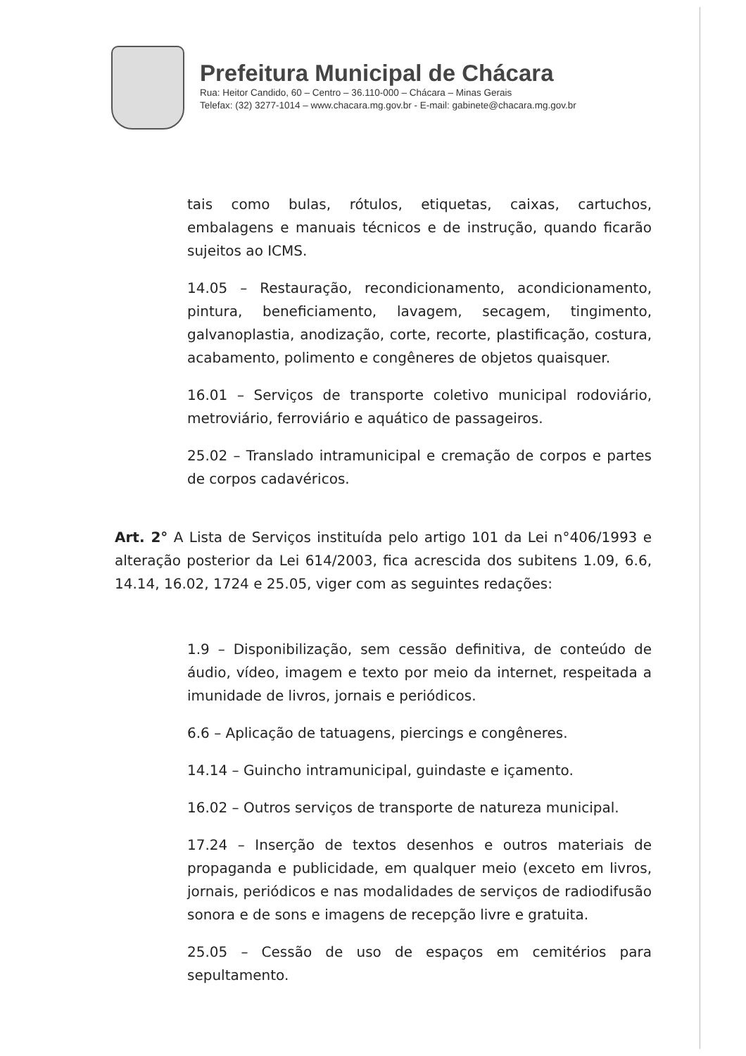Prefeitura Municipal de Chácara
Rua: Heitor Candido, 60 – Centro – 36.110-000 – Chácara – Minas Gerais
Telefax: (32) 3277-1014 – www.chacara.mg.gov.br - E-mail: gabinete@chacara.mg.gov.br
tais como bulas, rótulos, etiquetas, caixas, cartuchos, embalagens e manuais técnicos e de instrução, quando ficarão sujeitos ao ICMS.
14.05 – Restauração, recondicionamento, acondicionamento, pintura, beneficiamento, lavagem, secagem, tingimento, galvanoplastia, anodização, corte, recorte, plastificação, costura, acabamento, polimento e congêneres de objetos quaisquer.
16.01 – Serviços de transporte coletivo municipal rodoviário, metroviário, ferroviário e aquático de passageiros.
25.02 – Translado intramunicipal e cremação de corpos e partes de corpos cadavéricos.
Art. 2° A Lista de Serviços instituída pelo artigo 101 da Lei n°406/1993 e alteração posterior da Lei 614/2003, fica acrescida dos subitens 1.09, 6.6, 14.14, 16.02, 1724 e 25.05, viger com as seguintes redações:
1.9 – Disponibilização, sem cessão definitiva, de conteúdo de áudio, vídeo, imagem e texto por meio da internet, respeitada a imunidade de livros, jornais e periódicos.
6.6 – Aplicação de tatuagens, piercings e congêneres.
14.14 – Guincho intramunicipal, guindaste e içamento.
16.02 – Outros serviços de transporte de natureza municipal.
17.24 – Inserção de textos desenhos e outros materiais de propaganda e publicidade, em qualquer meio (exceto em livros, jornais, periódicos e nas modalidades de serviços de radiodifusão sonora e de sons e imagens de recepção livre e gratuita.
25.05 – Cessão de uso de espaços em cemitérios para sepultamento.